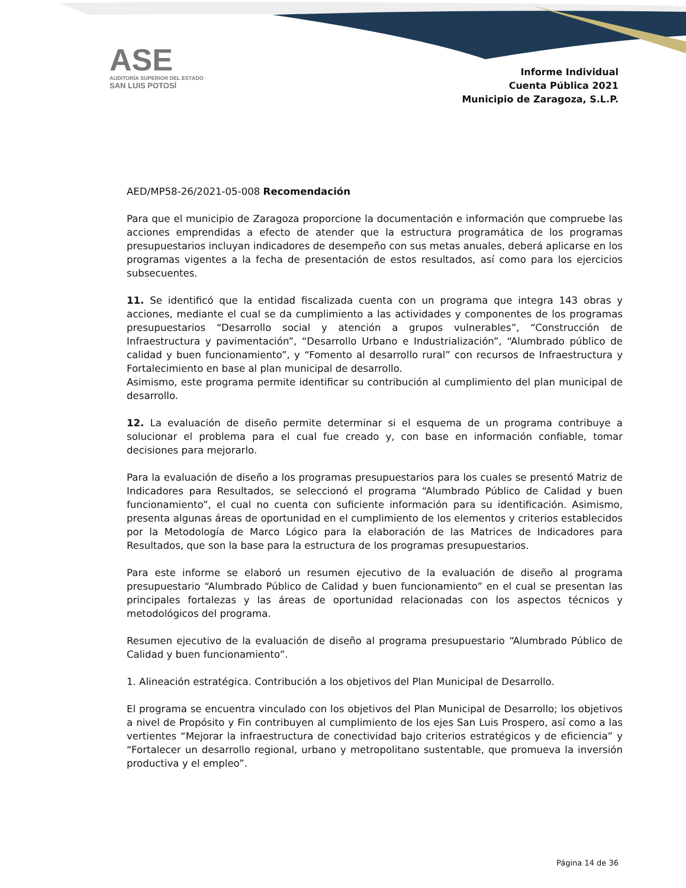ASE
AUDITORÍA SUPERIOR DEL ESTADO
SAN LUIS POTOSÍ
Informe Individual
Cuenta Pública 2021
Municipio de Zaragoza, S.L.P.
AED/MP58-26/2021-05-008 Recomendación
Para que el municipio de Zaragoza proporcione la documentación e información que compruebe las acciones emprendidas a efecto de atender que la estructura programática de los programas presupuestarios incluyan indicadores de desempeño con sus metas anuales, deberá aplicarse en los programas vigentes a la fecha de presentación de estos resultados, así como para los ejercicios subsecuentes.
11. Se identificó que la entidad fiscalizada cuenta con un programa que integra 143 obras y acciones, mediante el cual se da cumplimiento a las actividades y componentes de los programas presupuestarios “Desarrollo social y atención a grupos vulnerables”, “Construcción de Infraestructura y pavimentación”, “Desarrollo Urbano e Industrialización”, “Alumbrado público de calidad y buen funcionamiento”, y “Fomento al desarrollo rural” con recursos de Infraestructura y Fortalecimiento en base al plan municipal de desarrollo.
Asimismo, este programa permite identificar su contribución al cumplimiento del plan municipal de desarrollo.
12. La evaluación de diseño permite determinar si el esquema de un programa contribuye a solucionar el problema para el cual fue creado y, con base en información confiable, tomar decisiones para mejorarlo.
Para la evaluación de diseño a los programas presupuestarios para los cuales se presentó Matriz de Indicadores para Resultados, se seleccionó el programa “Alumbrado Público de Calidad y buen funcionamiento”, el cual no cuenta con suficiente información para su identificación. Asimismo, presenta algunas áreas de oportunidad en el cumplimiento de los elementos y criterios establecidos por la Metodología de Marco Lógico para la elaboración de las Matrices de Indicadores para Resultados, que son la base para la estructura de los programas presupuestarios.
Para este informe se elaboró un resumen ejecutivo de la evaluación de diseño al programa presupuestario “Alumbrado Público de Calidad y buen funcionamiento” en el cual se presentan las principales fortalezas y las áreas de oportunidad relacionadas con los aspectos técnicos y metodológicos del programa.
Resumen ejecutivo de la evaluación de diseño al programa presupuestario “Alumbrado Público de Calidad y buen funcionamiento”.
1. Alineación estratégica. Contribución a los objetivos del Plan Municipal de Desarrollo.
El programa se encuentra vinculado con los objetivos del Plan Municipal de Desarrollo; los objetivos a nivel de Propósito y Fin contribuyen al cumplimiento de los ejes San Luis Prospero, así como a las vertientes “Mejorar la infraestructura de conectividad bajo criterios estratégicos y de eficiencia” y “Fortalecer un desarrollo regional, urbano y metropolitano sustentable, que promueva la inversión productiva y el empleo”.
Página 14 de 36